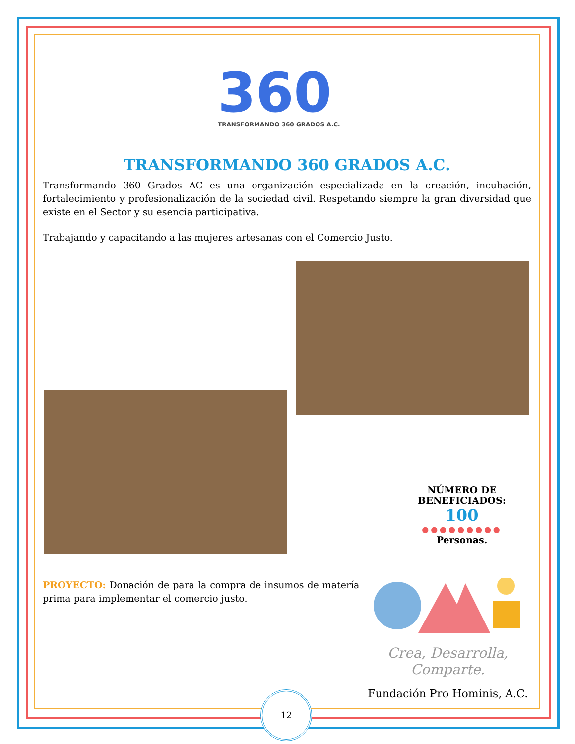360
TRANSFORMANDO 360 GRADOS A.C.
TRANSFORMANDO 360 GRADOS A.C.
Transformando 360 Grados AC es una organización especializada en la creación, incubación, fortalecimiento y profesionalización de la sociedad civil. Respetando siempre la gran diversidad que existe en el Sector y su esencia participativa.
Trabajando y capacitando a las mujeres artesanas con el Comercio Justo.
NÚMERO DE BENEFICIADOS:
100
●●●●●●●●●
Personas.
PROYECTO: Donación de para la compra de insumos de matería prima para implementar el comercio justo.
Crea, Desarrolla,
Comparte.
Fundación Pro Hominis, A.C.
12